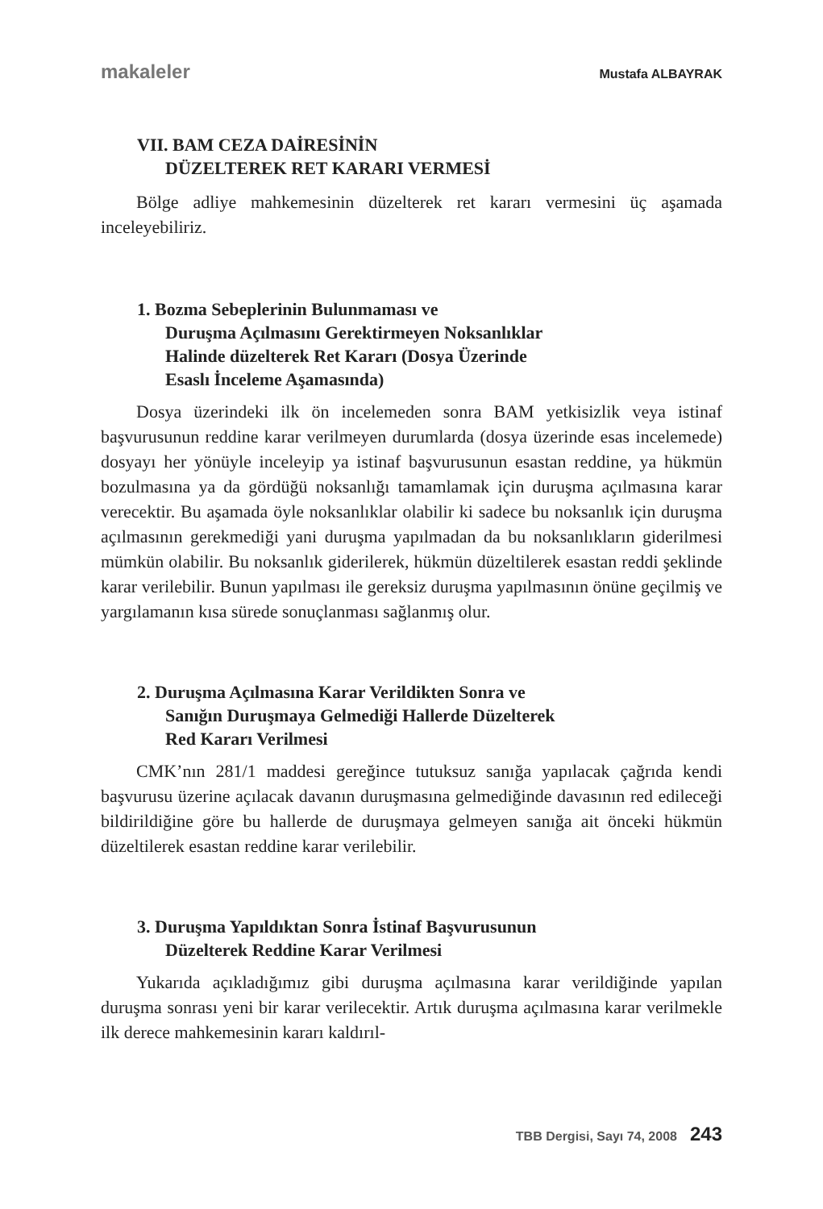makaleler Mustafa ALBAYRAK
VII. BAM CEZA DAİRESİNİN
DÜZELTEREK RET KARARI VERMESİ
Bölge adliye mahkemesinin düzelterek ret kararı vermesini üç aşamada inceleyebiliriz.
1. Bozma Sebeplerinin Bulunmaması ve
Duruşma Açılmasını Gerektirmeyen Noksanlıklar
Halinde düzelterek Ret Kararı (Dosya Üzerinde
Esaslı İnceleme Aşamasında)
Dosya üzerindeki ilk ön incelemeden sonra BAM yetkisizlik veya istinaf başvurusunun reddine karar verilmeyen durumlarda (dosya üzerinde esas incelemede) dosyayı her yönüyle inceleyip ya istinaf başvurusunun esastan reddine, ya hükmün bozulmasına ya da gördüğü noksanlığı tamamlamak için duruşma açılmasına karar verecektir. Bu aşamada öyle noksanlıklar olabilir ki sadece bu noksanlık için duruşma açılmasının gerekmediği yani duruşma yapılmadan da bu noksanlıkların giderilmesi mümkün olabilir. Bu noksanlık giderilerek, hükmün düzeltilerek esastan reddi şeklinde karar verilebilir. Bunun yapılması ile gereksiz duruşma yapılmasının önüne geçilmiş ve yargılamanın kısa sürede sonuçlanması sağlanmış olur.
2. Duruşma Açılmasına Karar Verildikten Sonra ve
Sanığın Duruşmaya Gelmediği Hallerde Düzeltere​k
Red Kararı Verilmesi
CMK’nın 281/1 maddesi gereğince tutuksuz sanığa yapılacak çağrıda kendi başvurusu üzerine açılacak davanın duruşmasına gelmediğinde davasının red edileceği bildirildiğine göre bu hallerde de duruşmaya gelmeyen sanığa ait önceki hükmün düzeltilerek esastan reddine karar verilebilir.
3. Duruşma Yapıldıktan Sonra İstinaf Başvurusunun
Düzelterek Reddine Karar Verilmesi
Yukarıda açıkladığımız gibi duruşma açılmasına karar verildiğinde yapılan duruşma sonrası yeni bir karar verilecektir. Artık duruşma açılmasına karar verilmekle ilk derece mahkemesinin kararı kaldırıl-
TBB Dergisi, Sayı 74, 2008 243